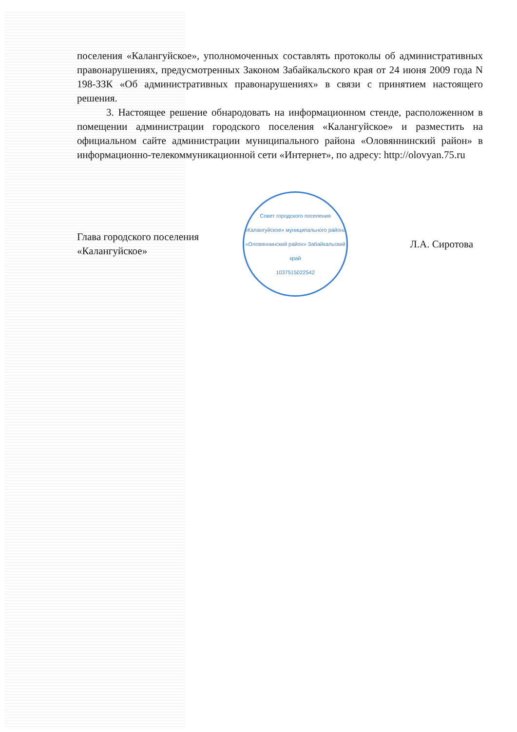поселения «Калангуйское», уполномоченных составлять протоколы об административных правонарушениях, предусмотренных Законом Забайкальского края от 24 июня 2009 года N 198-ЗЗК «Об административных правонарушениях» в связи с принятием настоящего решения.
3. Настоящее решение обнародовать на информационном стенде, расположенном в помещении администрации городского поселения «Калангуйское» и разместить на официальном сайте администрации муниципального района «Оловяннинский район» в информационно-телекоммуникационной сети «Интернет», по адресу: http://olovyan.75.ru
Глава городского поселения
«Калангуйское»
Совет городского поселения «Калангуйское» муниципального района «Оловяннинский район» Забайкальский край
1037515022542
Л.А. Сиротова